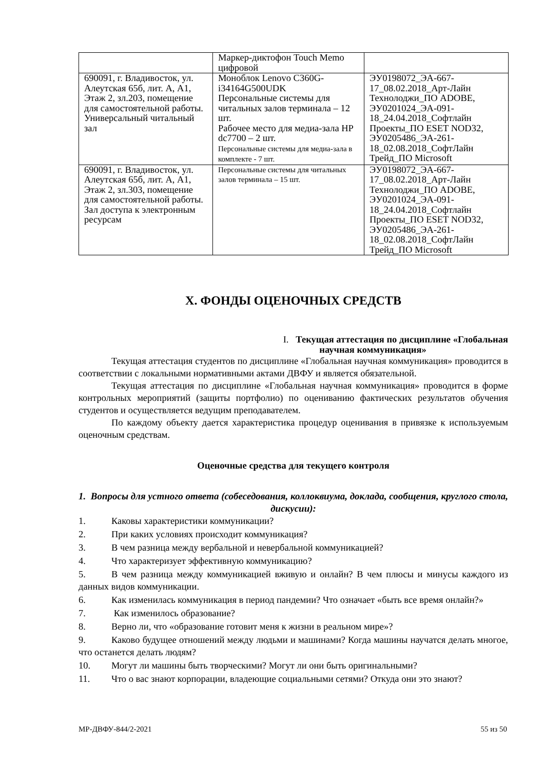| | Маркер-диктофон Touch Memo цифровой | |
| 690091, г. Владивосток, ул. Алеутская 65б, лит. А, А1, Этаж 2, зл.203, помещение для самостоятельной работы. Универсальный читальный зал | Моноблок Lenovo C360G-i34164G500UDK Персональные системы для читальных залов терминала – 12 шт. Рабочее место для медиа-зала HP dc7700 – 2 шт. Персональные системы для медиа-зала в комплекте - 7 шт. | ЭУ0198072_ЭА-667-17_08.02.2018_Арт-Лайн Технолоджи_ПО ADOBE, ЭУ0201024_ЭА-091-18_24.04.2018_Софтлайн Проекты_ПО ESET NOD32, ЭУ0205486_ЭА-261-18_02.08.2018_СофтЛайн Трейд_ПО Microsoft |
| 690091, г. Владивосток, ул. Алеутская 65б, лит. А, А1, Этаж 2, зл.303, помещение для самостоятельной работы. Зал доступа к электронным ресурсам | Персональные системы для читальных залов терминала – 15 шт. | ЭУ0198072_ЭА-667-17_08.02.2018_Арт-Лайн Технолоджи_ПО ADOBE, ЭУ0201024_ЭА-091-18_24.04.2018_Софтлайн Проекты_ПО ESET NOD32, ЭУ0205486_ЭА-261-18_02.08.2018_СофтЛайн Трейд_ПО Microsoft |
X. ФОНДЫ ОЦЕНОЧНЫХ СРЕДСТВ
I. Текущая аттестация по дисциплине «Глобальная
научная коммуникация»
Текущая аттестация студентов по дисциплине «Глобальная научная коммуникация» проводится в соответствии с локальными нормативными актами ДВФУ и является обязательной.
Текущая аттестация по дисциплине «Глобальная научная коммуникация» проводится в форме контрольных мероприятий (защиты портфолио) по оцениванию фактических результатов обучения студентов и осуществляется ведущим преподавателем.
По каждому объекту дается характеристика процедур оценивания в привязке к используемым оценочным средствам.
Оценочные средства для текущего контроля
1. Вопросы для устного ответа (собеседования, коллоквиума, доклада, сообщения, круглого стола, дискусии):
1. Каковы характеристики коммуникации?
2. При каких условиях происходит коммуникация?
3. В чем разница между вербальной и невербальной коммуникацией?
4. Что характеризует эффективную коммуникацию?
5. В чем разница между коммуникацией вживую и онлайн? В чем плюсы и минусы каждого из данных видов коммуникации.
6. Как изменилась коммуникация в период пандемии? Что означает «быть все время онлайн?»
7. Как изменилось образование?
8. Верно ли, что «образование готовит меня к жизни в реальном мире»?
9. Каково будущее отношений между людьми и машинами? Когда машины научатся делать многое, что останется делать людям?
10. Могут ли машины быть творческими? Могут ли они быть оригинальными?
11. Что о вас знают корпорации, владеющие социальными сетями? Откуда они это знают?
МР-ДВФУ-844/2-2021 55 из 50